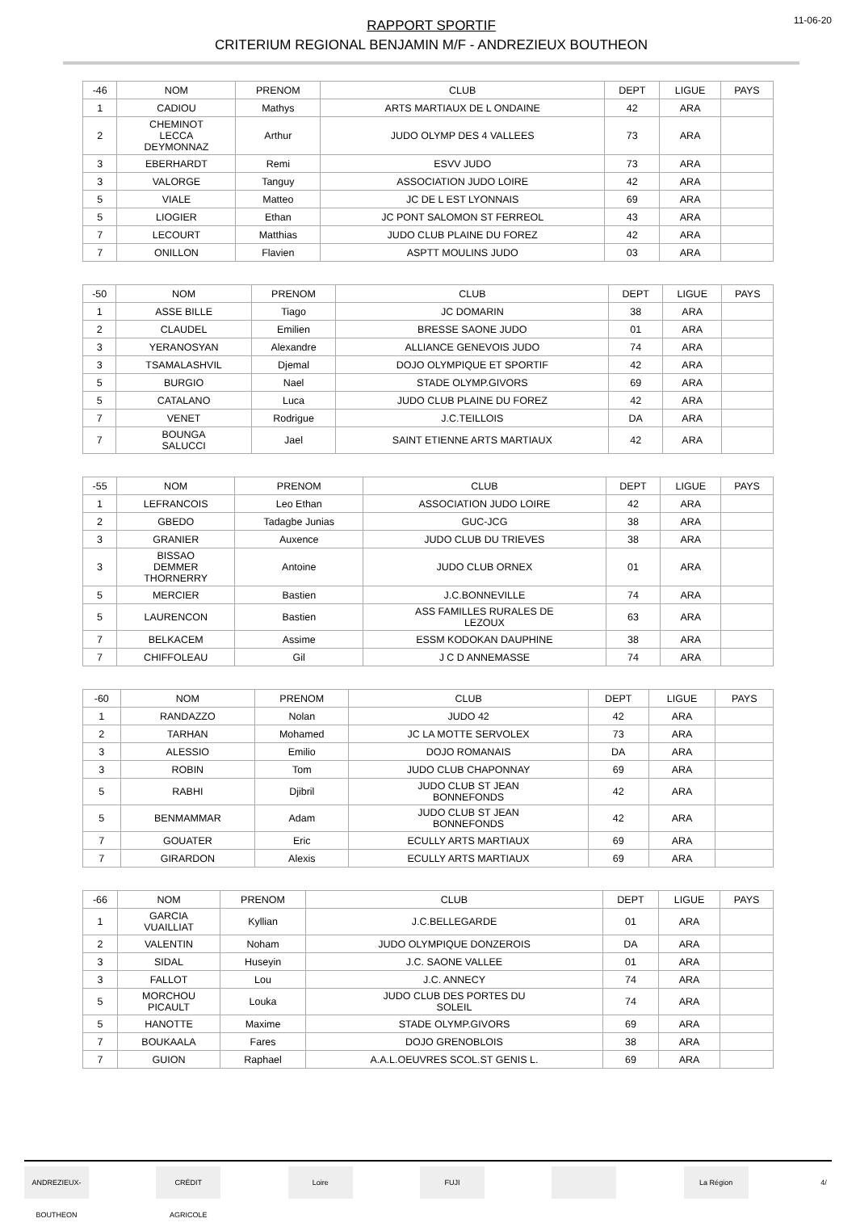RAPPORT SPORTIF
CRITERIUM REGIONAL BENJAMIN M/F - ANDREZIEUX BOUTHEON
11-06-20
| -46 | NOM | PRENOM | CLUB | DEPT | LIGUE | PAYS |
| --- | --- | --- | --- | --- | --- | --- |
| 1 | CADIOU | Mathys | ARTS MARTIAUX DE L ONDAINE | 42 | ARA | |
| 2 | CHEMINOT LECCA DEYMONNAZ | Arthur | JUDO OLYMP DES 4 VALLEES | 73 | ARA | |
| 3 | EBERHARDT | Remi | ESVV JUDO | 73 | ARA | |
| 3 | VALORGE | Tanguy | ASSOCIATION JUDO LOIRE | 42 | ARA | |
| 5 | VIALE | Matteo | JC DE L EST LYONNAIS | 69 | ARA | |
| 5 | LIOGIER | Ethan | JC PONT SALOMON ST FERREOL | 43 | ARA | |
| 7 | LECOURT | Matthias | JUDO CLUB PLAINE DU FOREZ | 42 | ARA | |
| 7 | ONILLON | Flavien | ASPTT MOULINS JUDO | 03 | ARA | |
| -50 | NOM | PRENOM | CLUB | DEPT | LIGUE | PAYS |
| --- | --- | --- | --- | --- | --- | --- |
| 1 | ASSE BILLE | Tiago | JC DOMARIN | 38 | ARA | |
| 2 | CLAUDEL | Emilien | BRESSE SAONE JUDO | 01 | ARA | |
| 3 | YERANOSYAN | Alexandre | ALLIANCE GENEVOIS JUDO | 74 | ARA | |
| 3 | TSAMALASHVIL | Djemal | DOJO OLYMPIQUE ET SPORTIF | 42 | ARA | |
| 5 | BURGIO | Nael | STADE OLYMP.GIVORS | 69 | ARA | |
| 5 | CATALANO | Luca | JUDO CLUB PLAINE DU FOREZ | 42 | ARA | |
| 7 | VENET | Rodrigue | J.C.TEILLOIS | DA | ARA | |
| 7 | BOUNGA SALUCCI | Jael | SAINT ETIENNE ARTS MARTIAUX | 42 | ARA | |
| -55 | NOM | PRENOM | CLUB | DEPT | LIGUE | PAYS |
| --- | --- | --- | --- | --- | --- | --- |
| 1 | LEFRANCOIS | Leo Ethan | ASSOCIATION JUDO LOIRE | 42 | ARA | |
| 2 | GBEDO | Tadagbe Junias | GUC-JCG | 38 | ARA | |
| 3 | GRANIER | Auxence | JUDO CLUB DU TRIEVES | 38 | ARA | |
| 3 | BISSAO DEMMER THORNERRY | Antoine | JUDO CLUB ORNEX | 01 | ARA | |
| 5 | MERCIER | Bastien | J.C.BONNEVILLE | 74 | ARA | |
| 5 | LAURENCON | Bastien | ASS FAMILLES RURALES DE LEZOUX | 63 | ARA | |
| 7 | BELKACEM | Assime | ESSM KODOKAN DAUPHINE | 38 | ARA | |
| 7 | CHIFFOLEAU | Gil | J C D ANNEMASSE | 74 | ARA | |
| -60 | NOM | PRENOM | CLUB | DEPT | LIGUE | PAYS |
| --- | --- | --- | --- | --- | --- | --- |
| 1 | RANDAZZO | Nolan | JUDO 42 | 42 | ARA | |
| 2 | TARHAN | Mohamed | JC LA MOTTE SERVOLEX | 73 | ARA | |
| 3 | ALESSIO | Emilio | DOJO ROMANAIS | DA | ARA | |
| 3 | ROBIN | Tom | JUDO CLUB CHAPONNAY | 69 | ARA | |
| 5 | RABHI | Djibril | JUDO CLUB ST JEAN BONNEFONDS | 42 | ARA | |
| 5 | BENMAMMAR | Adam | JUDO CLUB ST JEAN BONNEFONDS | 42 | ARA | |
| 7 | GOUATER | Eric | ECULLY ARTS MARTIAUX | 69 | ARA | |
| 7 | GIRARDON | Alexis | ECULLY ARTS MARTIAUX | 69 | ARA | |
| -66 | NOM | PRENOM | CLUB | DEPT | LIGUE | PAYS |
| --- | --- | --- | --- | --- | --- | --- |
| 1 | GARCIA VUAILLIAT | Kyllian | J.C.BELLEGARDE | 01 | ARA | |
| 2 | VALENTIN | Noham | JUDO OLYMPIQUE DONZEROIS | DA | ARA | |
| 3 | SIDAL | Huseyin | J.C. SAONE VALLEE | 01 | ARA | |
| 3 | FALLOT | Lou | J.C. ANNECY | 74 | ARA | |
| 5 | MORCHOU PICAULT | Louka | JUDO CLUB DES PORTES DU SOLEIL | 74 | ARA | |
| 5 | HANOTTE | Maxime | STADE OLYMP.GIVORS | 69 | ARA | |
| 7 | BOUKAALA | Fares | DOJO GRENOBLOIS | 38 | ARA | |
| 7 | GUION | Raphael | A.A.L.OEUVRES SCOL.ST GENIS L. | 69 | ARA | |
ANDREZIEUX-BOUTHEON CRÉDIT AGRICOLE Loire FUJI La Région 4/